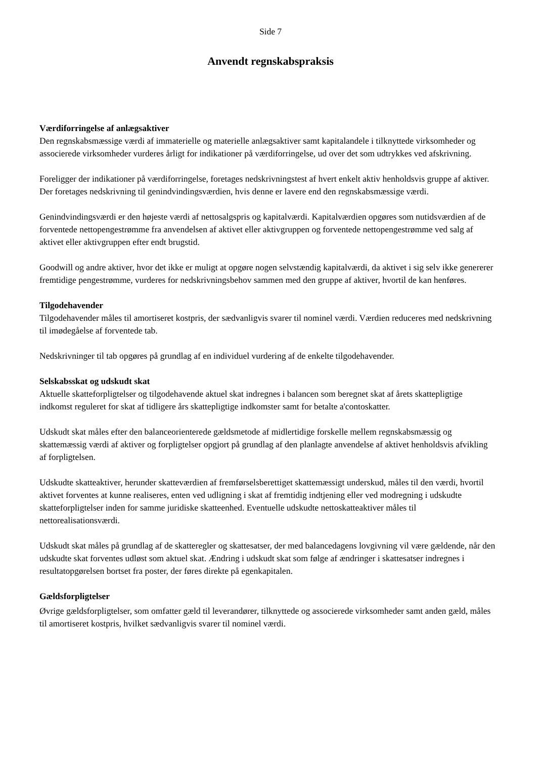Side 7
Anvendt regnskabspraksis
Værdiforringelse af anlægsaktiver
Den regnskabsmæssige værdi af immaterielle og materielle anlægsaktiver samt kapitalandele i tilknyttede virksomheder og associerede virksomheder vurderes årligt for indikationer på værdiforringelse, ud over det som udtrykkes ved afskrivning.
Foreligger der indikationer på værdiforringelse, foretages nedskrivningstest af hvert enkelt aktiv henholdsvis gruppe af aktiver. Der foretages nedskrivning til genindvindingsværdien, hvis denne er lavere end den regnskabsmæssige værdi.
Genindvindingsværdi er den højeste værdi af nettosalgspris og kapitalværdi. Kapitalværdien opgøres som nutidsværdien af de forventede nettopengestrømme fra anvendelsen af aktivet eller aktivgruppen og forventede nettopengestrømme ved salg af aktivet eller aktivgruppen efter endt brugstid.
Goodwill og andre aktiver, hvor det ikke er muligt at opgøre nogen selvstændig kapitalværdi, da aktivet i sig selv ikke genererer fremtidige pengestrømme, vurderes for nedskrivningsbehov sammen med den gruppe af aktiver, hvortil de kan henføres.
Tilgodehavender
Tilgodehavender måles til amortiseret kostpris, der sædvanligvis svarer til nominel værdi. Værdien reduceres med nedskrivning til imødegåelse af forventede tab.
Nedskrivninger til tab opgøres på grundlag af en individuel vurdering af de enkelte tilgodehavender.
Selskabsskat og udskudt skat
Aktuelle skatteforpligtelser og tilgodehavende aktuel skat indregnes i balancen som beregnet skat af årets skattepligtige indkomst reguleret for skat af tidligere års skattepligtige indkomster samt for betalte a'contoskatter.
Udskudt skat måles efter den balanceorienterede gældsmetode af midlertidige forskelle mellem regnskabsmæssig og skattemæssig værdi af aktiver og forpligtelser opgjort på grundlag af den planlagte anvendelse af aktivet henholdsvis afvikling af forpligtelsen.
Udskudte skatteaktiver, herunder skatteværdien af fremførselsberettiget skattemæssigt underskud, måles til den værdi, hvortil aktivet forventes at kunne realiseres, enten ved udligning i skat af fremtidig indtjening eller ved modregning i udskudte skatteforpligtelser inden for samme juridiske skatteenhed. Eventuelle udskudte nettoskatteaktiver måles til nettorealisationsværdi.
Udskudt skat måles på grundlag af de skatteregler og skattesatser, der med balancedagens lovgivning vil være gældende, når den udskudte skat forventes udløst som aktuel skat. Ændring i udskudt skat som følge af ændringer i skattesatser indregnes i resultatopgørelsen bortset fra poster, der føres direkte på egenkapitalen.
Gældsforpligtelser
Øvrige gældsforpligtelser, som omfatter gæld til leverandører, tilknyttede og associerede virksomheder samt anden gæld, måles til amortiseret kostpris, hvilket sædvanligvis svarer til nominel værdi.